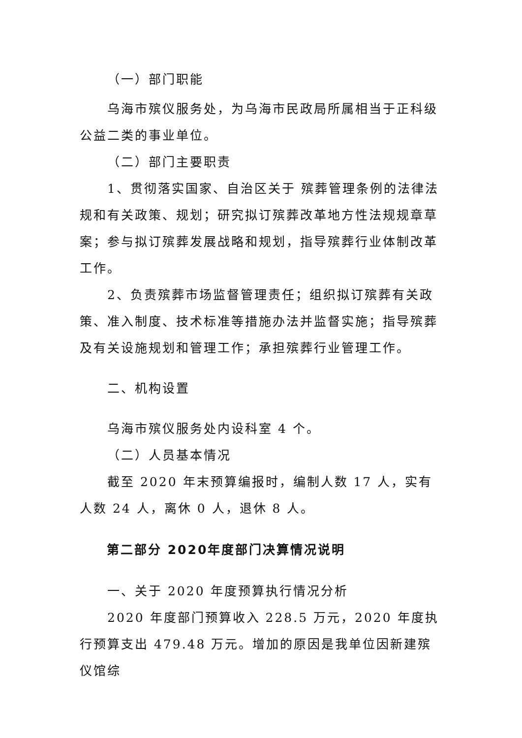（一）部门职能
乌海市殡仪服务处，为乌海市民政局所属相当于正科级公益二类的事业单位。
（二）部门主要职责
1、贯彻落实国家、自治区关于 殡葬管理条例的法律法规和有关政策、规划；研究拟订殡葬改革地方性法规规章草案；参与拟订殡葬发展战略和规划，指导殡葬行业体制改革工作。
2、负责殡葬市场监督管理责任；组织拟订殡葬有关政策、准入制度、技术标准等措施办法并监督实施；指导殡葬及有关设施规划和管理工作；承担殡葬行业管理工作。
二、机构设置
乌海市殡仪服务处内设科室 4 个。
（二）人员基本情况
截至 2020 年末预算编报时，编制人数 17 人，实有人数 24 人，离休 0 人，退休 8 人。
第二部分 2020年度部门决算情况说明
一、关于 2020 年度预算执行情况分析
2020 年度部门预算收入 228.5 万元，2020 年度执行预算支出 479.48 万元。增加的原因是我单位因新建殡仪馆综